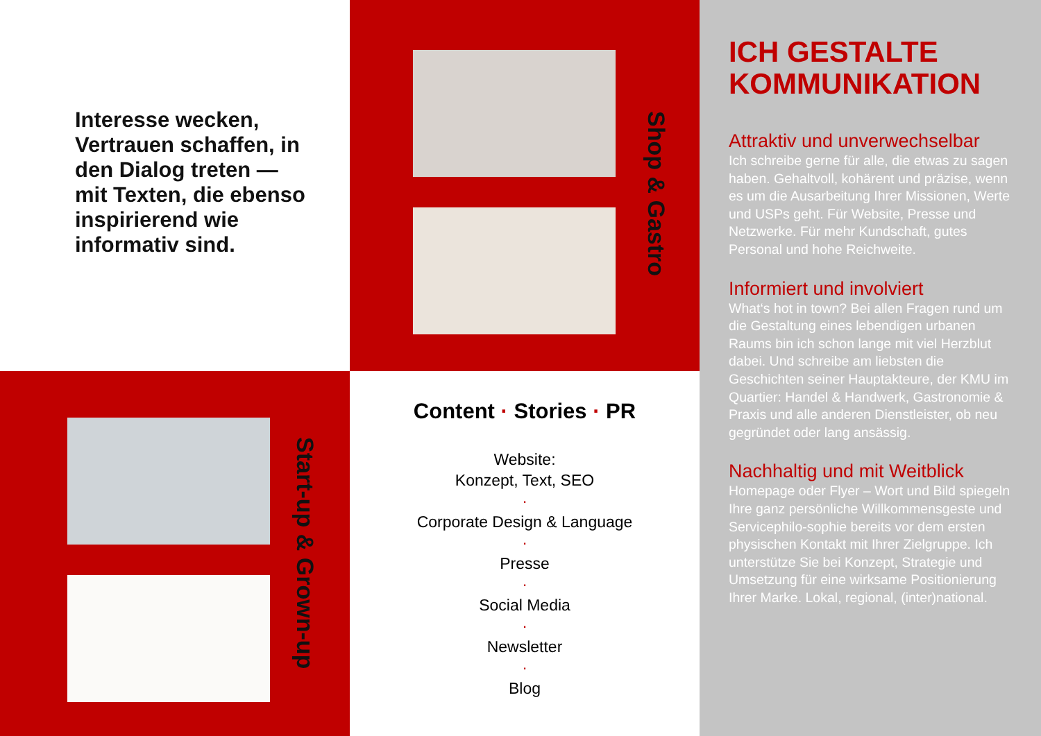Interesse wecken, Vertrauen schaffen, in den Dialog treten — mit Texten, die ebenso inspirierend wie informativ sind.
Shop & Gastro
ICH GESTALTE KOMMUNIKATION
Attraktiv und unverwechselbar
Ich schreibe gerne für alle, die etwas zu sagen haben. Gehaltvoll, kohärent und präzise, wenn es um die Ausarbeitung Ihrer Missionen, Werte und USPs geht. Für Website, Presse und Netzwerke. Für mehr Kundschaft, gutes Personal und hohe Reichweite.
Informiert und involviert
What‘s hot in town? Bei allen Fragen rund um die Gestaltung eines lebendigen urbanen Raums bin ich schon lange mit viel Herzblut dabei. Und schreibe am liebsten die Geschichten seiner Hauptakteure, der KMU im Quartier: Handel & Handwerk, Gastronomie & Praxis und alle anderen Dienstleister, ob neu gegründet oder lang ansässig.
Nachhaltig und mit Weitblick
Homepage oder Flyer – Wort und Bild spiegeln Ihre ganz persönliche Willkommensgeste und Servicephilo-sophie bereits vor dem ersten physischen Kontakt mit Ihrer Zielgruppe. Ich unterstütze Sie bei Konzept, Strategie und Umsetzung für eine wirksame Positionierung Ihrer Marke. Lokal, regional, (inter)national.
Start-up & Grown-up
Content · Stories · PR
Website:
Konzept, Text, SEO
·
Corporate Design & Language
·
Presse
·
Social Media
·
Newsletter
·
Blog